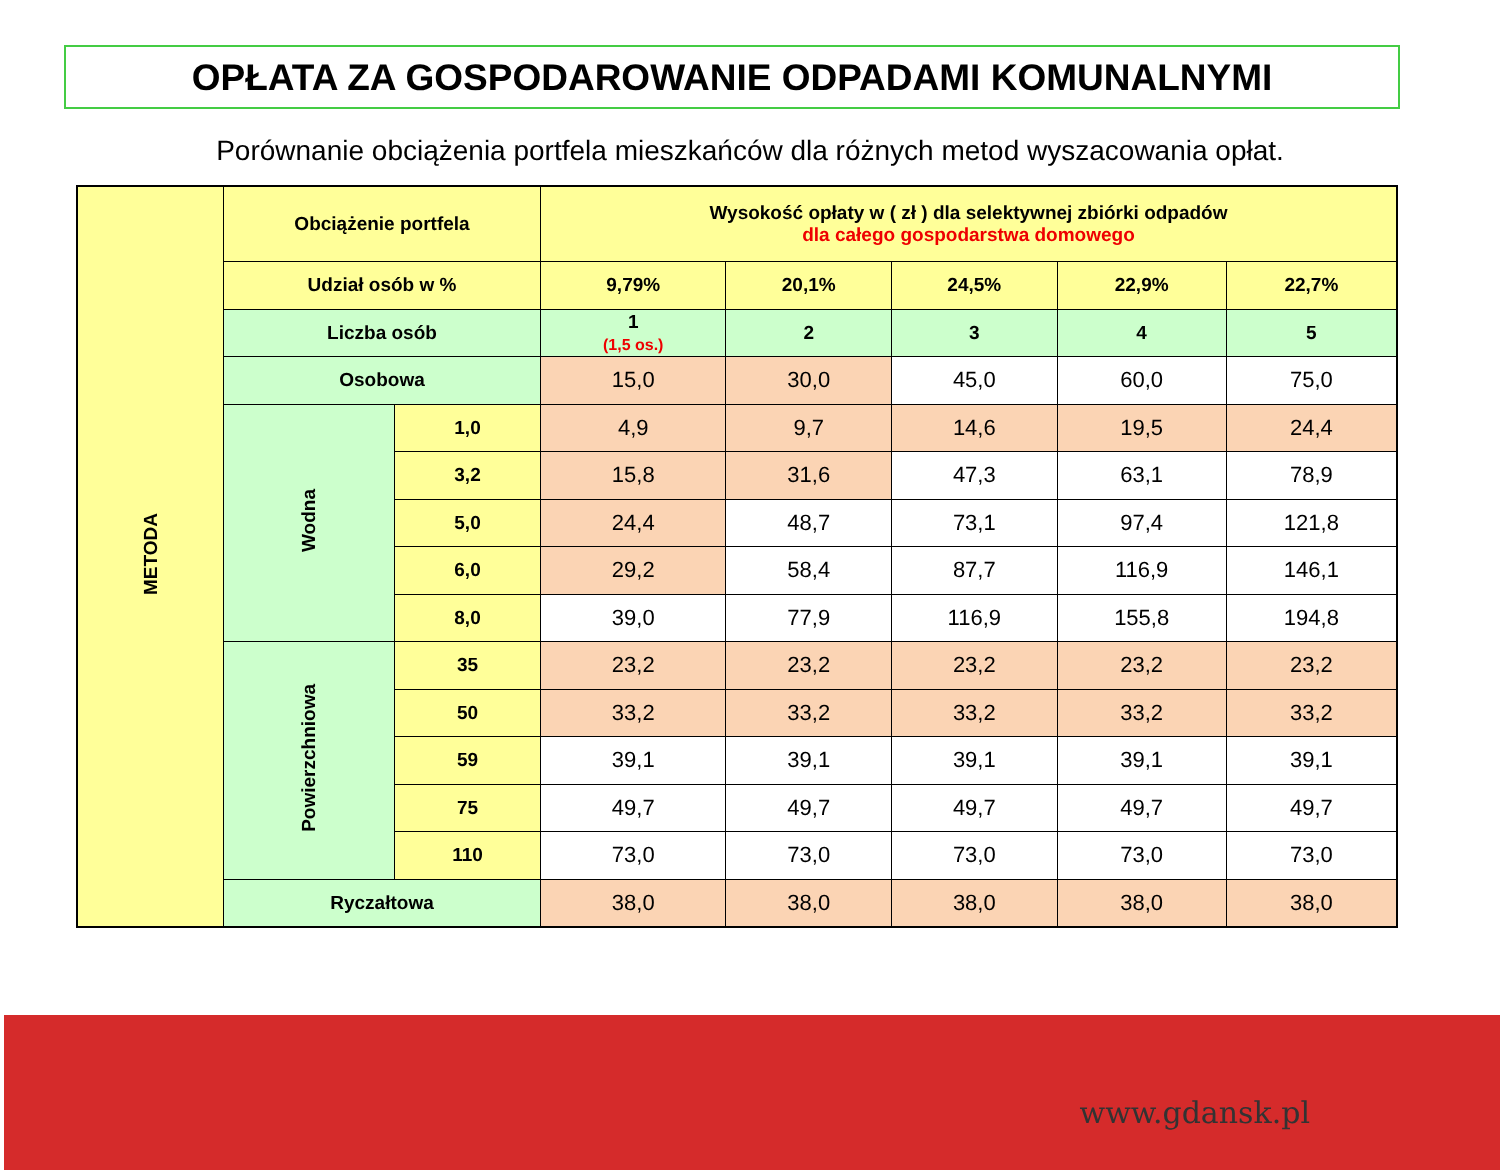OPŁATA ZA GOSPODAROWANIE ODPADAMI KOMUNALNYMI
Porównanie obciążenia portfela mieszkańców dla różnych metod wyszacowania opłat.
| METODA | Obciążenie portfela | | Wysokość opłaty w ( zł ) dla selektywnej zbiórki odpadów dla całego gospodarstwa domowego | | | | |
| --- | --- | --- | --- | --- | --- | --- | --- |
| | Udział osób w % | | 9,79% | 20,1% | 24,5% | 22,9% | 22,7% |
| | Liczba osób | | 1 (1,5 os.) | 2 | 3 | 4 | 5 |
| | Osobowa | | 15,0 | 30,0 | 45,0 | 60,0 | 75,0 |
| | Wodna | 1,0 | 4,9 | 9,7 | 14,6 | 19,5 | 24,4 |
| | | 3,2 | 15,8 | 31,6 | 47,3 | 63,1 | 78,9 |
| | | 5,0 | 24,4 | 48,7 | 73,1 | 97,4 | 121,8 |
| | | 6,0 | 29,2 | 58,4 | 87,7 | 116,9 | 146,1 |
| | | 8,0 | 39,0 | 77,9 | 116,9 | 155,8 | 194,8 |
| | Powierzchniowa | 35 | 23,2 | 23,2 | 23,2 | 23,2 | 23,2 |
| | | 50 | 33,2 | 33,2 | 33,2 | 33,2 | 33,2 |
| | | 59 | 39,1 | 39,1 | 39,1 | 39,1 | 39,1 |
| | | 75 | 49,7 | 49,7 | 49,7 | 49,7 | 49,7 |
| | | 110 | 73,0 | 73,0 | 73,0 | 73,0 | 73,0 |
| | Ryczałtowa | | 38,0 | 38,0 | 38,0 | 38,0 | 38,0 |
www.gdansk.pl